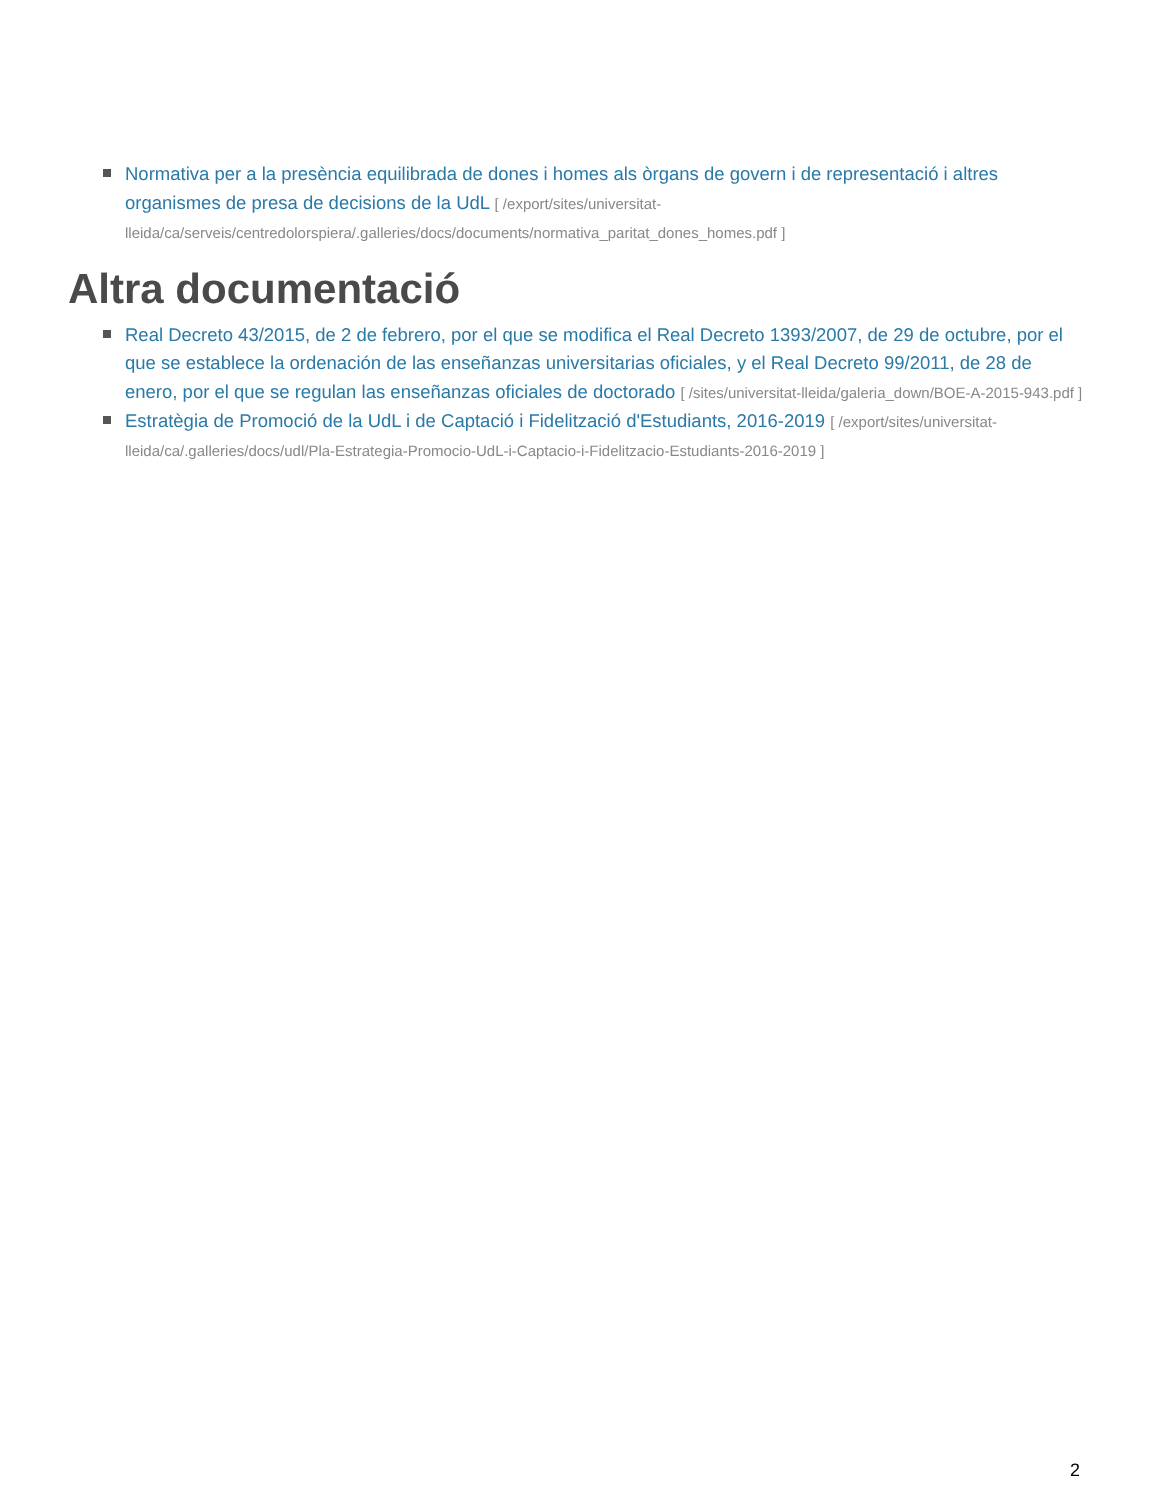Normativa per a la presència equilibrada de dones i homes als òrgans de govern i de representació i altres organismes de presa de decisions de la UdL [ /export/sites/universitat-lleida/ca/serveis/centredolorspiera/.galleries/docs/documents/normativa_paritat_dones_homes.pdf ]
Altra documentació
Real Decreto 43/2015, de 2 de febrero, por el que se modifica el Real Decreto 1393/2007, de 29 de octubre, por el que se establece la ordenación de las enseñanzas universitarias oficiales, y el Real Decreto 99/2011, de 28 de enero, por el que se regulan las enseñanzas oficiales de doctorado [ /sites/universitat-lleida/galeria_down/BOE-A-2015-943.pdf ]
Estratègia de Promoció de la UdL i de Captació i Fidelització d'Estudiants, 2016-2019 [ /export/sites/universitat-lleida/ca/.galleries/docs/udl/Pla-Estrategia-Promocio-UdL-i-Captacio-i-Fidelitzacio-Estudiants-2016-2019 ]
2